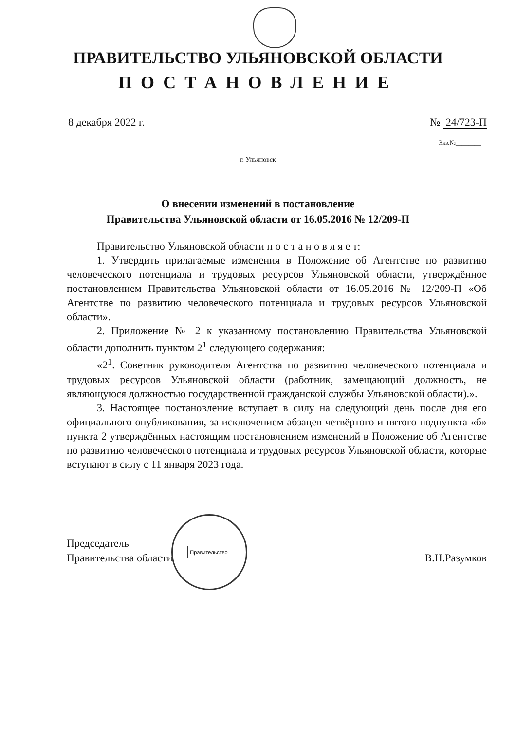ПРАВИТЕЛЬСТВО УЛЬЯНОВСКОЙ ОБЛАСТИ
ПОСТАНОВЛЕНИЕ
8 декабря 2022 г. № 24/723-П
Экз.№________
г. Ульяновск
О внесении изменений в постановление
Правительства Ульяновской области от 16.05.2016 № 12/209-П
Правительство Ульяновской области п о с т а н о в л я е т:
1. Утвердить прилагаемые изменения в Положение об Агентстве по развитию человеческого потенциала и трудовых ресурсов Ульяновской области, утверждённое постановлением Правительства Ульяновской области от 16.05.2016 № 12/209-П «Об Агентстве по развитию человеческого потенциала и трудовых ресурсов Ульяновской области».
2. Приложение № 2 к указанному постановлению Правительства Ульяновской области дополнить пунктом 2<sup>1</sup> следующего содержания:
«2<sup>1</sup>. Советник руководителя Агентства по развитию человеческого потенциала и трудовых ресурсов Ульяновской области (работник, замещающий должность, не являющуюся должностью государственной гражданской службы Ульяновской области).».
3. Настоящее постановление вступает в силу на следующий день после дня его официального опубликования, за исключением абзацев четвёртого и пятого подпункта «б» пункта 2 утверждённых настоящим постановлением изменений в Положение об Агентстве по развитию человеческого потенциала и трудовых ресурсов Ульяновской области, которые вступают в силу с 11 января 2023 года.
Правительство
Председатель
Правительства области
В.Н.Разумков